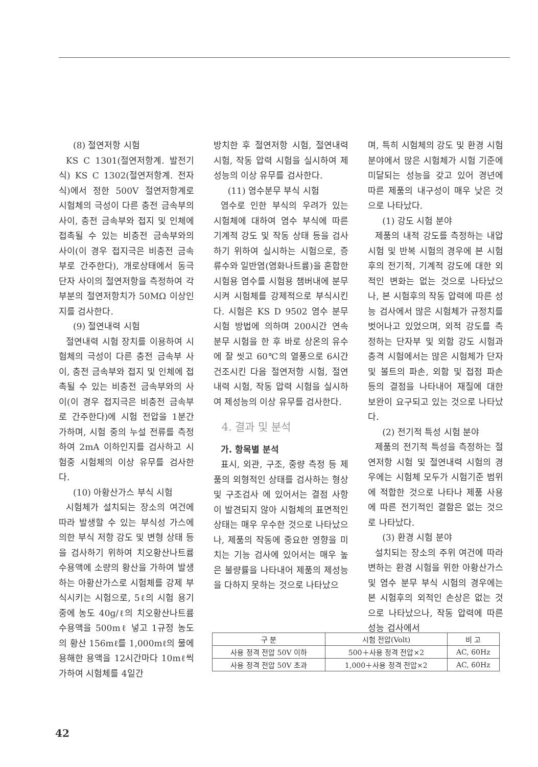(8) 절연저항 시험
KS C 1301(절연저항계. 발전기식) KS C 1302(절연저항계. 전자식)에서 정한 500V 절연저항계로 시험체의 극성이 다른 충전 금속부의 사이, 충전 금속부와 접지 및 인체에 접촉될 수 있는 비충전 금속부와의 사이(이 경우 접지극은 비충전 금속부로 간주한다), 개로상태에서 동극단자 사이의 절연저항을 측정하여 각 부분의 절연저항치가 50MΩ 이상인지를 검사한다.
(9) 절연내력 시험
절연내력 시험 장치를 이용하여 시험체의 극성이 다른 충전 금속부 사이, 충전 금속부와 접지 및 인체에 접촉될 수 있는 비충전 금속부와의 사이(이 경우 접지극은 비충전 금속부로 간주한다)에 시험 전압을 1분간 가하며, 시험 중의 누설 전류를 측정하여 2mA 이하인지를 검사하고 시험중 시험체의 이상 유무를 검사한다.
(10) 아황산가스 부식 시험
시험체가 설치되는 장소의 여건에 따라 발생할 수 있는 부식성 가스에 의한 부식 저항 강도 및 변형 상태 등을 검사하기 위하여 치오황산나트륨 수용액에 소량의 황산을 가하여 발생하는 아황산가스로 시험체를 강제 부식시키는 시험으로, 5ℓ의 시험 용기 중에 농도 40g/ℓ의 치오황산나트륨 수용액을 500mℓ 넣고 1규정 농도의 황산 156mℓ를 1,000mℓ의 물에 용해한 용액을 12시간마다 10mℓ씩 가하여 시험체를 4일간
방치한 후 절연저항 시험, 절연내력 시험, 작동 압력 시험을 실시하여 제성능의 이상 유무를 검사한다.
(11) 염수분무 부식 시험
염수로 인한 부식의 우려가 있는 시험체에 대하여 염수 부식에 따른 기계적 강도 및 작동 상태 등을 검사하기 위하여 실시하는 시험으로, 증류수와 일반염(염화나트륨)을 혼합한 시험용 염수를 시험용 챔버내에 분무시켜 시험체를 강제적으로 부식시킨다. 시험은 KS D 9502 염수 분무 시험 방법에 의하며 200시간 연속 분무 시험을 한 후 바로 상온의 유수에 잘 씻고 60℃의 열풍으로 6시간 건조시킨 다음 절연저항 시험, 절연내력 시험, 작동 압력 시험을 실시하여 제성능의 이상 유무를 검사한다.
4. 결과 및 분석
가. 항목별 분석
표시, 외관, 구조, 중량 측정 등 제품의 외형적인 상태를 검사하는 형상 및 구조검사 에 있어서는 결점 사항이 발견되지 않아 시험체의 표면적인 상태는 매우 우수한 것으로 나타났으나, 제품의 작동에 중요한 영향을 미치는 기능 검사에 있어서는 매우 높은 불량률을 나타내어 제품의 제성능을 다하지 못하는 것으로 나타났으
며, 특히 시험체의 강도 및 환경 시험 분야에서 많은 시험체가 시험 기준에 미달되는 성능을 갖고 있어 경년에 따른 제품의 내구성이 매우 낮은 것으로 나타났다.
(1) 강도 시험 분야
제품의 내적 강도를 측정하는 내압 시험 및 반복 시험의 경우에 본 시험후의 전기적, 기계적 강도에 대한 외적인 변화는 없는 것으로 나타났으나, 본 시험후의 작동 압력에 따른 성능 검사에서 많은 시험체가 규정치를 벗어나고 있었으며, 외적 강도를 측정하는 단자부 및 외함 강도 시험과 충격 시험에서는 많은 시험체가 단자 및 볼트의 파손, 외함 및 접점 파손 등의 결점을 나타내어 재질에 대한 보완이 요구되고 있는 것으로 나타났다.
(2) 전기적 특성 시험 분야
제품의 전기적 특성을 측정하는 절연저항 시험 및 절연내력 시험의 경우에는 시험체 모두가 시험기준 범위에 적합한 것으로 나타나 제품 사용에 따른 전기적인 결함은 없는 것으로 나타났다.
(3) 환경 시험 분야
설치되는 장소의 주위 여건에 따라 변하는 환경 시험을 위한 아황산가스 및 염수 분무 부식 시험의 경우에는 본 시험후의 외적인 손상은 없는 것으로 나타났으나, 작동 압력에 따른 성능 검사에서
| 구 분 | 시험 전압(Volt) | 비 고 |
| --- | --- | --- |
| 사용 정격 전압 50V 이하 | 500＋사용 정격 전압×2 | AC, 60Hz |
| 사용 정격 전압 50V 초과 | 1,000＋사용 정격 전압×2 | AC, 60Hz |
42